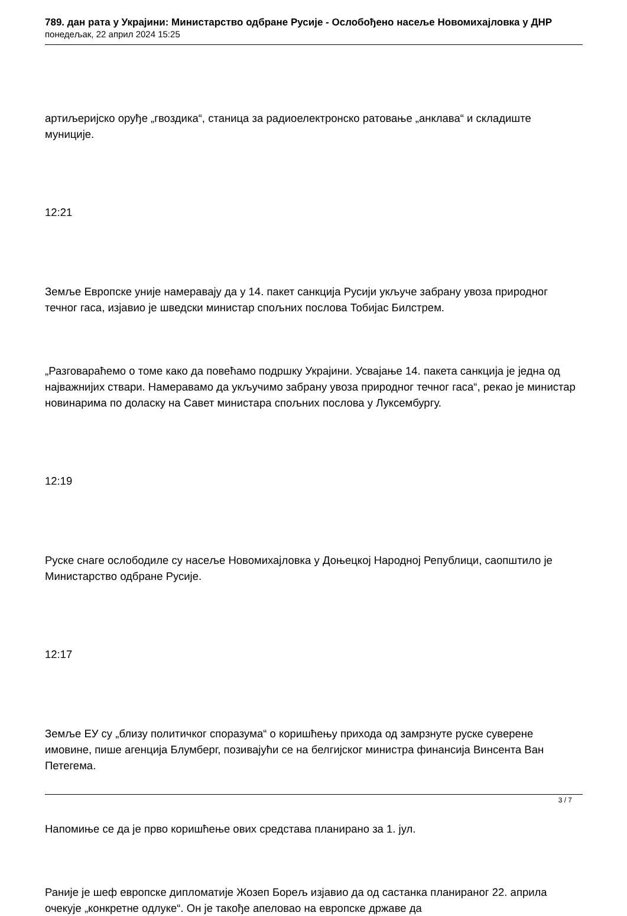789. дан рата у Украјини: Министарство одбране Русије - Ослобођено насеље Новомихајловка у ДНР
понедељак, 22 април 2024 15:25
артиљеријско оруђе „гвоздика“, станица за радиоелектронско ратовање „анклава“ и складиште муниције.
12:21
Земље Европске уније намеравају да у 14. пакет санкција Русији укључе забрану увоза природног течног гаса, изјавио је шведски министар спољних послова Тобијас Билстрем.
„Разговараћемо о томе како да повећамо подршку Украјини. Усвајање 14. пакета санкција је једна од најважнијих ствари. Намеравамо да укључимо забрану увоза природног течног гаса“, рекао је министар новинарима по доласку на Савет министара спољних послова у Луксембургу.
12:19
Руске снаге ослободиле су насеље Новомихајловка у Доњецкој Народној Републици, саопштило је Министарство одбране Русије.
12:17
Земље ЕУ су „близу политичког споразума“ о коришћењу прихода од замрзнуте руске суверене имовине, пише агенција Блумберг, позивајући се на белгијског министра финансија Винсента Ван Петегема.
Напомиње се да је прво коришћење ових средстава планирано за 1. јул.
Раније је шеф европске дипломатије Жозеп Борељ изјавио да од састанка планираног 22. априла очекује „конкретне одлуке“. Он је такође апеловао на европске државе да
3 / 7